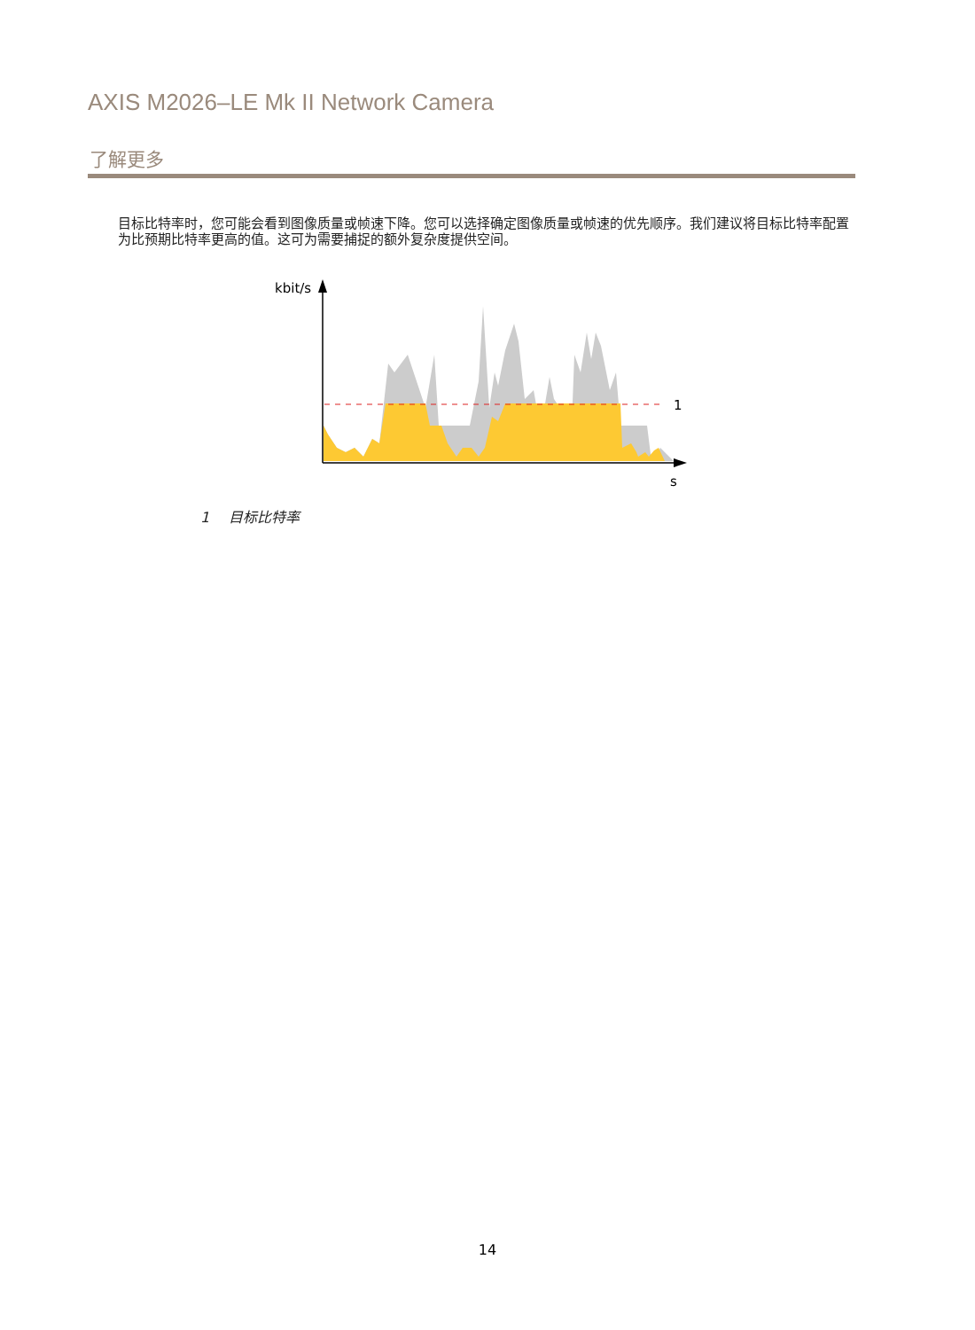AXIS M2026–LE Mk II Network Camera
了解更多
目标比特率时，您可能会看到图像质量或帧速下降。您可以选择确定图像质量或帧速的优先顺序。我们建议将目标比特率配置为比预期比特率更高的值。这可为需要捕捉的额外复杂度提供空间。
kbit/s
1
s
1 目标比特率
14